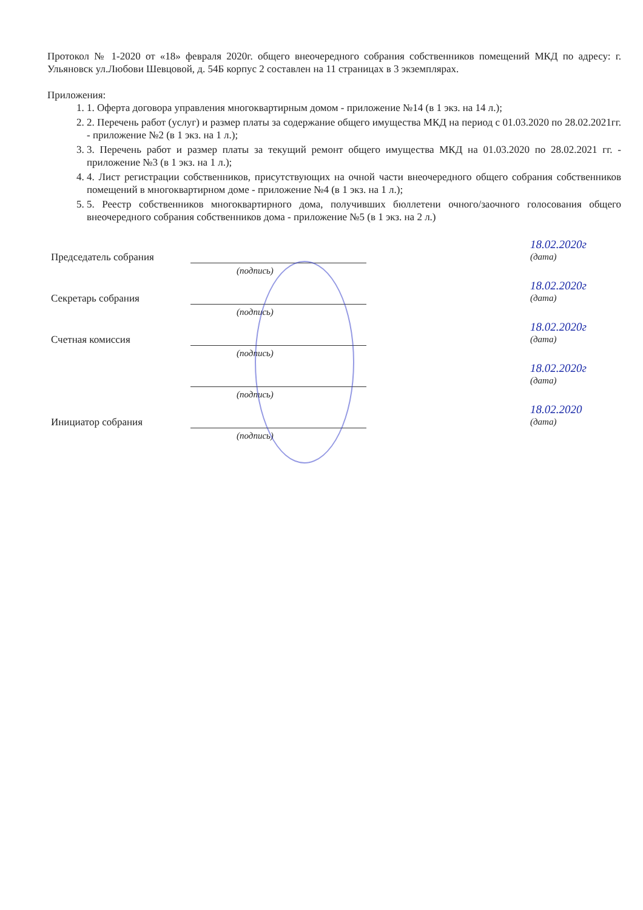Протокол № 1-2020 от «18» февраля 2020г. общего внеочередного собрания собственников помещений МКД по адресу: г. Ульяновск ул.Любови Шевцовой, д. 54Б корпус 2 составлен на 11 страницах в 3 экземплярах.
Приложения:
1. 1. Оферта договора управления многоквартирным домом - приложение №14 (в 1 экз. на 14 л.);
2. 2. Перечень работ (услуг) и размер платы за содержание общего имущества МКД на период с 01.03.2020 по 28.02.2021гг. - приложение №2 (в 1 экз. на 1 л.);
3. 3. Перечень работ и размер платы за текущий ремонт общего имущества МКД на 01.03.2020 по 28.02.2021 гг. - приложение №3 (в 1 экз. на 1 л.);
4. 4. Лист регистрации собственников, присутствующих на очной части внеочередного общего собрания собственников помещений в многоквартирном доме - приложение №4 (в 1 экз. на 1 л.);
5. 5. Реестр собственников многоквартирного дома, получивших бюллетени очного/заочного голосования общего внеочередного собрания собственников дома - приложение №5 (в 1 экз. на 2 л.)
Председатель собрания
18.02.2020г
(дата)
(подпись)
Секретарь собрания
18.02.2020г
(дата)
(подпись)
Счетная комиссия
18.02.2020г
(дата)
(подпись)
18.02.2020г
(дата)
(подпись)
Инициатор собрания
18.02.2020
(дата)
(подпись)